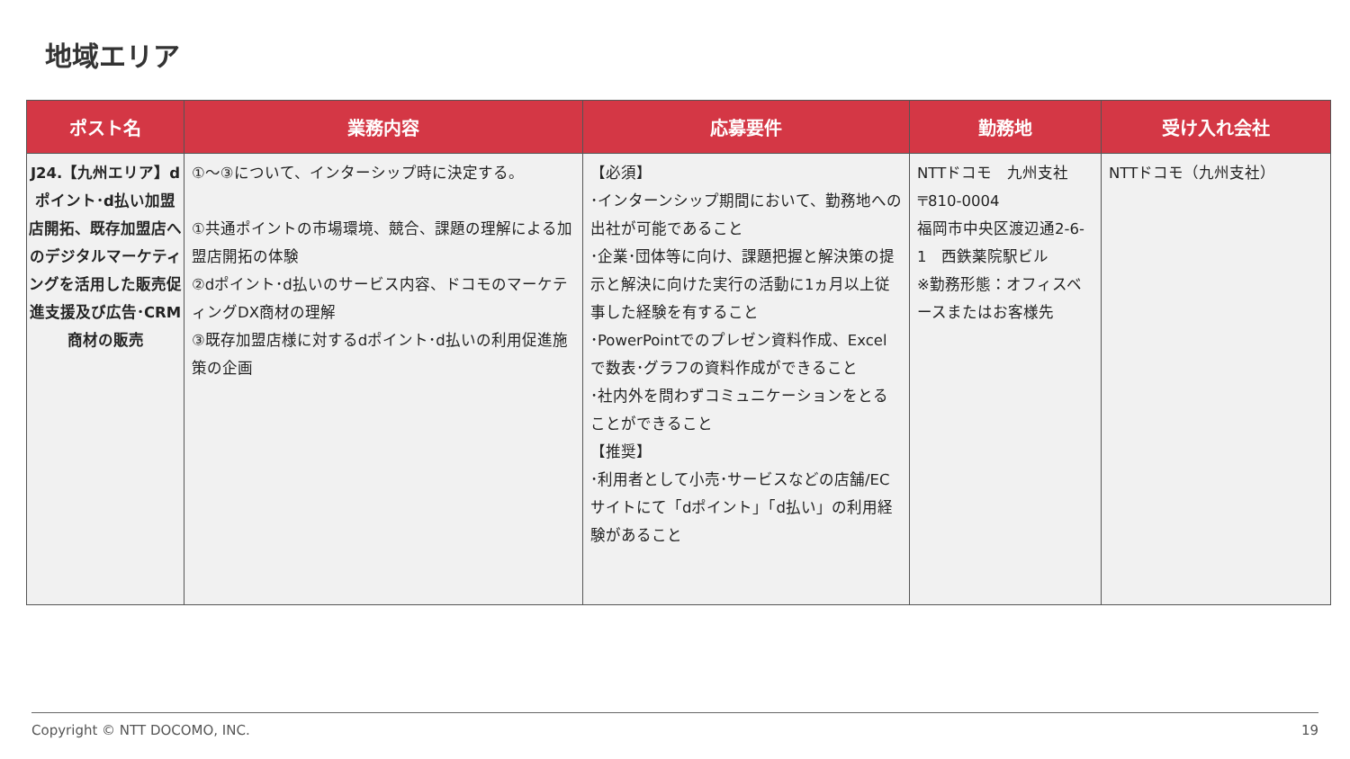地域エリア
| ポスト名 | 業務内容 | 応募要件 | 勤務地 | 受け入れ会社 |
| --- | --- | --- | --- | --- |
| J24.【九州エリア】dポイント･d払い加盟店開拓、既存加盟店へのデジタルマーケティングを活用した販売促進支援及び広告･CRM商材の販売 | ①～③について、インターシップ時に決定する。 ①共通ポイントの市場環境、競合、課題の理解による加盟店開拓の体験 ②dポイント･d払いのサービス内容、ドコモのマーケティングDX商材の理解 ③既存加盟店様に対するdポイント･d払いの利用促進施策の企画 | 【必須】 ･インターンシップ期間において、勤務地への出社が可能であること ･企業･団体等に向け、課題把握と解決策の提示と解決に向けた実行の活動に1ヵ月以上従事した経験を有すること ･PowerPointでのプレゼン資料作成、Excelで数表･グラフの資料作成ができること ･社内外を問わずコミュニケーションをとることができること 【推奨】 ･利用者として小売･サービスなどの店舗/ECサイトにて「dポイント」「d払い」の利用経験があること | NTTドコモ 九州支社 〒810-0004 福岡市中央区渡辺通2-6-1 西鉄薬院駅ビル ※勤務形態：オフィスベースまたはお客様先 | NTTドコモ（九州支社） |
Copyright © NTT DOCOMO, INC. 19